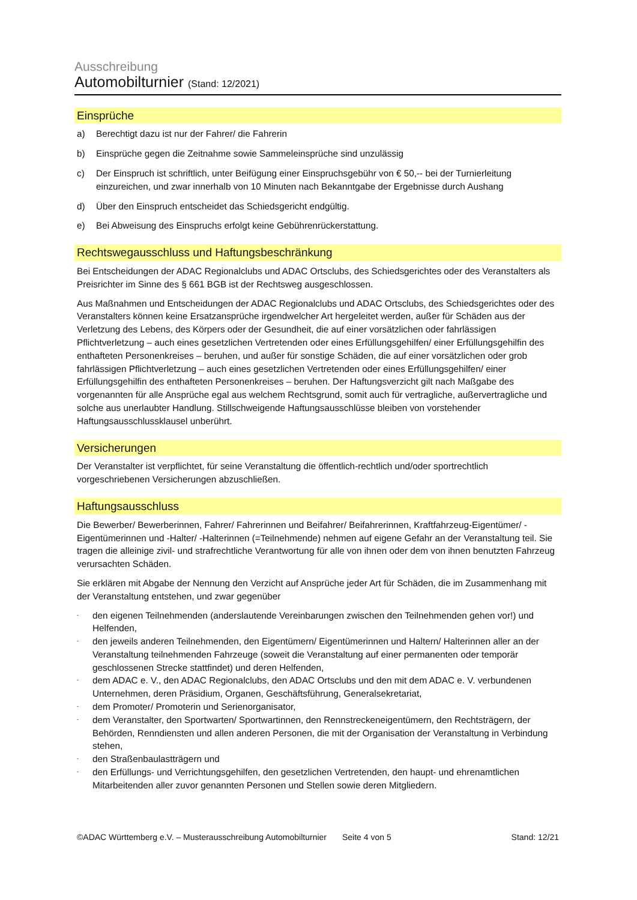Ausschreibung
Automobilturnier (Stand: 12/2021)
Einsprüche
a) Berechtigt dazu ist nur der Fahrer/ die Fahrerin
b) Einsprüche gegen die Zeitnahme sowie Sammeleinsprüche sind unzulässig
c) Der Einspruch ist schriftlich, unter Beifügung einer Einspruchsgebühr von € 50,-- bei der Turnierleitung einzureichen, und zwar innerhalb von 10 Minuten nach Bekanntgabe der Ergebnisse durch Aushang
d) Über den Einspruch entscheidet das Schiedsgericht endgültig.
e) Bei Abweisung des Einspruchs erfolgt keine Gebührenrückerstattung.
Rechtswegausschluss und Haftungsbeschränkung
Bei Entscheidungen der ADAC Regionalclubs und ADAC Ortsclubs, des Schiedsgerichtes oder des Veranstalters als Preisrichter im Sinne des § 661 BGB ist der Rechtsweg ausgeschlossen.
Aus Maßnahmen und Entscheidungen der ADAC Regionalclubs und ADAC Ortsclubs, des Schiedsgerichtes oder des Veranstalters können keine Ersatzansprüche irgendwelcher Art hergeleitet werden, außer für Schäden aus der Verletzung des Lebens, des Körpers oder der Gesundheit, die auf einer vorsätzlichen oder fahrlässigen Pflichtverletzung – auch eines gesetzlichen Vertretenden oder eines Erfüllungsgehilfen/ einer Erfüllungsgehilfin des enthafteten Personenkreises – beruhen, und außer für sonstige Schäden, die auf einer vorsätzlichen oder grob fahrlässigen Pflichtverletzung – auch eines gesetzlichen Vertretenden oder eines Erfüllungsgehilfen/ einer Erfüllungsgehilfin des enthafteten Personenkreises – beruhen. Der Haftungsverzicht gilt nach Maßgabe des vorgenannten für alle Ansprüche egal aus welchem Rechtsgrund, somit auch für vertragliche, außervertragliche und solche aus unerlaubter Handlung. Stillschweigende Haftungsausschlüsse bleiben von vorstehender Haftungsausschlussklausel unberührt.
Versicherungen
Der Veranstalter ist verpflichtet, für seine Veranstaltung die öffentlich-rechtlich und/oder sportrechtlich vorgeschriebenen Versicherungen abzuschließen.
Haftungsausschluss
Die Bewerber/ Bewerberinnen, Fahrer/ Fahrerinnen und Beifahrer/ Beifahrerinnen, Kraftfahrzeug-Eigentümer/ -Eigentümerinnen und -Halter/ -Halterinnen (=Teilnehmende) nehmen auf eigene Gefahr an der Veranstaltung teil. Sie tragen die alleinige zivil- und strafrechtliche Verantwortung für alle von ihnen oder dem von ihnen benutzten Fahrzeug verursachten Schäden.
Sie erklären mit Abgabe der Nennung den Verzicht auf Ansprüche jeder Art für Schäden, die im Zusammenhang mit der Veranstaltung entstehen, und zwar gegenüber
-
den eigenen Teilnehmenden (anderslautende Vereinbarungen zwischen den Teilnehmenden gehen vor!) und Helfenden,
-
den jeweils anderen Teilnehmenden, den Eigentümern/ Eigentümerinnen und Haltern/ Halterinnen aller an der Veranstaltung teilnehmenden Fahrzeuge (soweit die Veranstaltung auf einer permanenten oder temporär geschlossenen Strecke stattfindet) und deren Helfenden,
-
dem ADAC e. V., den ADAC Regionalclubs, den ADAC Ortsclubs und den mit dem ADAC e. V. verbundenen Unternehmen, deren Präsidium, Organen, Geschäftsführung, Generalsekretariat,
-
dem Promoter/ Promoterin und Serienorganisator,
-
dem Veranstalter, den Sportwarten/ Sportwartinnen, den Rennstreckeneigentümern, den Rechtsträgern, der Behörden, Renndiensten und allen anderen Personen, die mit der Organisation der Veranstaltung in Verbindung stehen,
-
den Straßenbaulastträgern und
-
den Erfüllungs- und Verrichtungsgehilfen, den gesetzlichen Vertretenden, den haupt- und ehrenamtlichen Mitarbeitenden aller zuvor genannten Personen und Stellen sowie deren Mitgliedern.
©ADAC Württemberg e.V. – Musterausschreibung Automobilturnier
Seite 4 von 5 Stand: 12/21